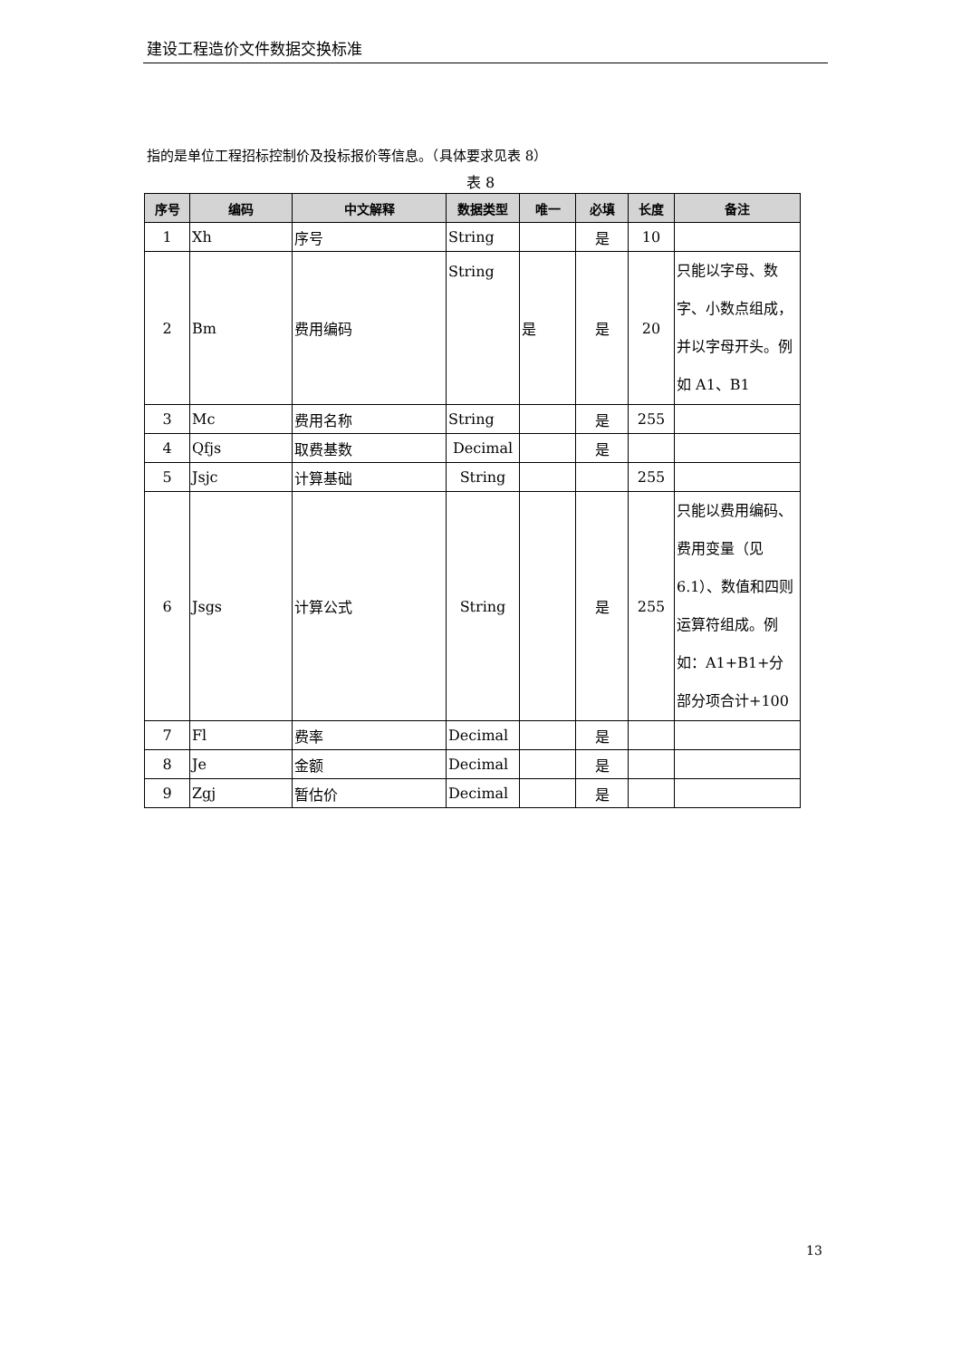建设工程造价文件数据交换标准
指的是单位工程招标控制价及投标报价等信息。（具体要求见表 8）
表 8
| 序号 | 编码 | 中文解释 | 数据类型 | 唯一 | 必填 | 长度 | 备注 |
| --- | --- | --- | --- | --- | --- | --- | --- |
| 1 | Xh | 序号 | String | | 是 | 10 | |
| 2 | Bm | 费用编码 | String | 是 | 是 | 20 | 只能以字母、数字、小数点组成，并以字母开头。例如 A1、B1 |
| 3 | Mc | 费用名称 | String | | 是 | 255 | |
| 4 | Qfjs | 取费基数 | Decimal | | 是 | | |
| 5 | Jsjc | 计算基础 | String | | | 255 | |
| 6 | Jsgs | 计算公式 | String | | 是 | 255 | 只能以费用编码、费用变量（见6.1）、数值和四则运算符组成。例如：A1+B1+分部分项合计+100 |
| 7 | Fl | 费率 | Decimal | | 是 | | |
| 8 | Je | 金额 | Decimal | | 是 | | |
| 9 | Zgj | 暂估价 | Decimal | | 是 | | |
13